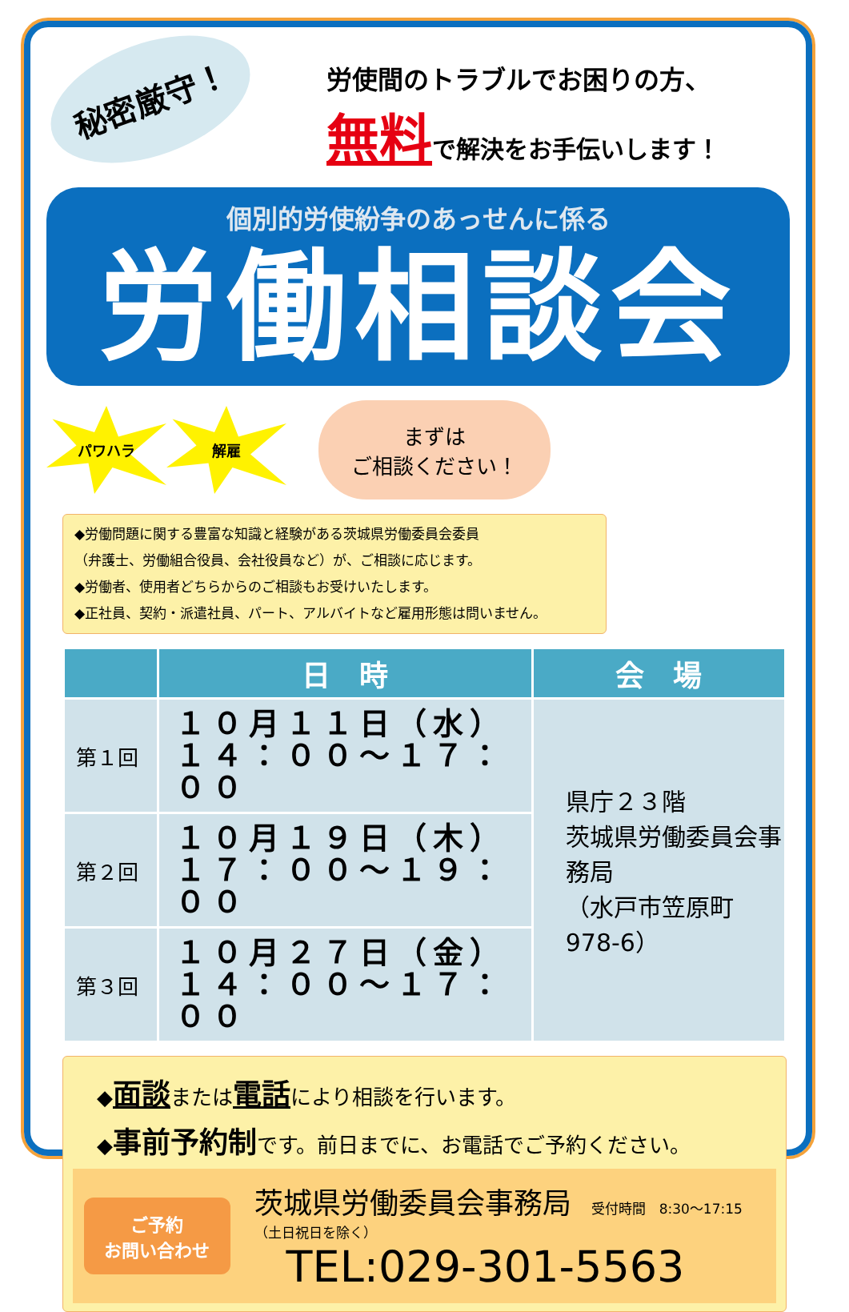秘密厳守！
労使間のトラブルでお困りの方、
無料で解決をお手伝いします！
個別的労使紛争のあっせんに係る
労働相談会
パワハラ 解雇
まずは
ご相談ください！
◆労働問題に関する豊富な知識と経験がある茨城県労働委員会委員
（弁護士、労働組合役員、会社役員など）が、ご相談に応じます。
◆労働者、使用者どちらからのご相談もお受けいたします。
◆正社員、契約・派遣社員、パート、アルバイトなど雇用形態は問いません。
| | 日 時 | 会 場 |
| --- | --- | --- |
| 第１回 | １０月１１日（水） １４：００～１７：００ | 県庁２３階 茨城県労働委員会事務局 （水戸市笠原町978-6） |
| 第２回 | １０月１９日（木） １７：００～１９：００ | |
| 第３回 | １０月２７日（金） １４：００～１７：００ | |
◆面談または電話により相談を行います。
◆事前予約制です。前日までに、お電話でご予約ください。
ご予約
お問い合わせ
茨城県労働委員会事務局 受付時間　8:30～17:15（土日祝日を除く）
TEL:029-301-5563